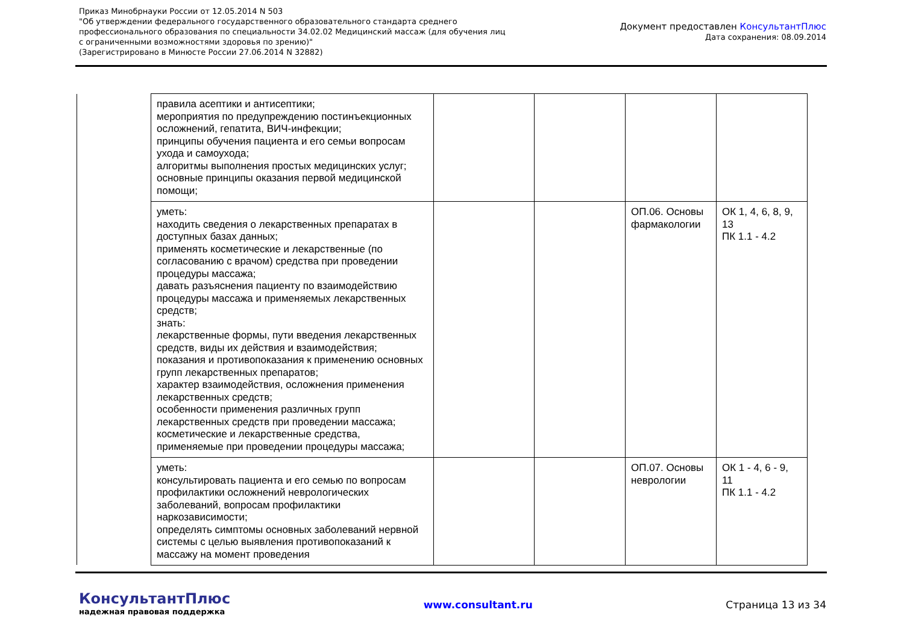Приказ Минобрнауки России от 12.05.2014 N 503
"Об утверждении федерального государственного образовательного стандарта среднего
профессионального образования по специальности 34.02.02 Медицинский массаж (для обучения лиц
с ограниченными возможностями здоровья по зрению)"
(Зарегистрировано в Минюсте России 27.06.2014 N 32882)
Документ предоставлен КонсультантПлюс
Дата сохранения: 08.09.2014
| правила асептики и антисептики; мероприятия по предупреждению постинъекционных осложнений, гепатита, ВИЧ-инфекции; принципы обучения пациента и его семьи вопросам ухода и самоухода; алгоритмы выполнения простых медицинских услуг; основные принципы оказания первой медицинской помощи; | | | | |
| уметь: находить сведения о лекарственных препаратах в доступных базах данных; применять косметические и лекарственные (по согласованию с врачом) средства при проведении процедуры массажа; давать разъяснения пациенту по взаимодействию процедуры массажа и применяемых лекарственных средств; знать: лекарственные формы, пути введения лекарственных средств, виды их действия и взаимодействия; показания и противопоказания к применению основных групп лекарственных препаратов; характер взаимодействия, осложнения применения лекарственных средств; особенности применения различных групп лекарственных средств при проведении массажа; косметические и лекарственные средства, применяемые при проведении процедуры массажа; | | | ОП.06. Основы фармакологии | ОК 1, 4, 6, 8, 9, 13 ПК 1.1 - 4.2 |
| уметь: консультировать пациента и его семью по вопросам профилактики осложнений неврологических заболеваний, вопросам профилактики наркозависимости; определять симптомы основных заболеваний нервной системы с целью выявления противопоказаний к массажу на момент проведения | | | ОП.07. Основы неврологии | ОК 1 - 4, 6 - 9, 11 ПК 1.1 - 4.2 |
КонсультантПлюс
надежная правовая поддержка
www.consultant.ru Страница 13 из 34